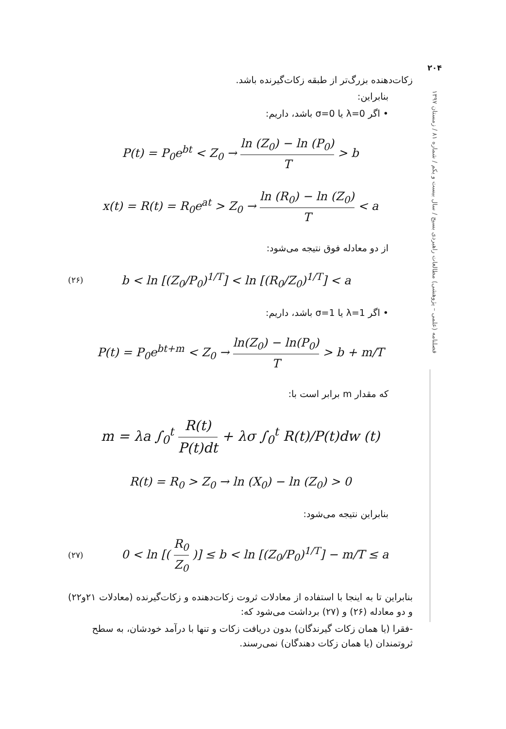۲۰۴
فصلنامه (علمی – پژوهشی) مطالعات راهبردی بسیج / سال بیست و یکم / شماره ۸۱ / زمستان ۱۳۹۷
زکات‌دهنده بزرگ‌تر از طبقه زکات‌گیرنده باشد.
بنابراین:
• اگر λ=0 یا σ=0 باشد، داریم:
P(t) = P<sub>0</sub>e<sup>bt</sup> < Z<sub>0</sub> → ln (Z<sub>0</sub>) − ln (P<sub>0</sub>) T > b
x(t) = R(t) = R<sub>0</sub>e<sup>at</sup> > Z<sub>0</sub> → ln (R<sub>0</sub>) − ln (Z<sub>0</sub>) T < a
از دو معادله فوق نتیجه می‌شود:
(۲۶) b < ln [(Z<sub>0</sub>/P<sub>0</sub>)<sup>1/T</sup>] < ln [(R<sub>0</sub>/Z<sub>0</sub>)<sup>1/T</sup>] < a
• اگر λ=1 یا σ=1 باشد، داریم:
P(t) = P<sub>0</sub>e<sup>bt+m</sup> < Z<sub>0</sub> → ln(Z<sub>0</sub>) − ln(P<sub>0</sub>) T > b + m/T
که مقدار m برابر است با:
m = λa ∫<sub>0</sub><sup>t</sup> R(t) P(t)dt + λσ ∫<sub>0</sub><sup>t</sup> R(t)/P(t)dw (t)
R(t) = R<sub>0</sub> > Z<sub>0</sub> → ln (X<sub>0</sub>) − ln (Z<sub>0</sub>) > 0
بنابراین نتیجه می‌شود:
(۲۷) 0 < ln [( R<sub>0</sub> Z<sub>0</sub> )] ≤ b < ln [(Z<sub>0</sub>/P<sub>0</sub>)<sup>1/T</sup>] − m/T ≤ a
بنابراین تا به اینجا با استفاده از معادلات ثروت زکات‌دهنده و زکات‌گیرنده (معادلات ۲۱و۲۲) و دو معادله (۲۶) و (۲۷) برداشت می‌شود که:
-فقرا (یا همان زکات گیرندگان) بدون دریافت زکات و تنها با درآمد خودشان، به سطح ثروتمندان (یا همان زکات دهندگان) نمی‌رسند.